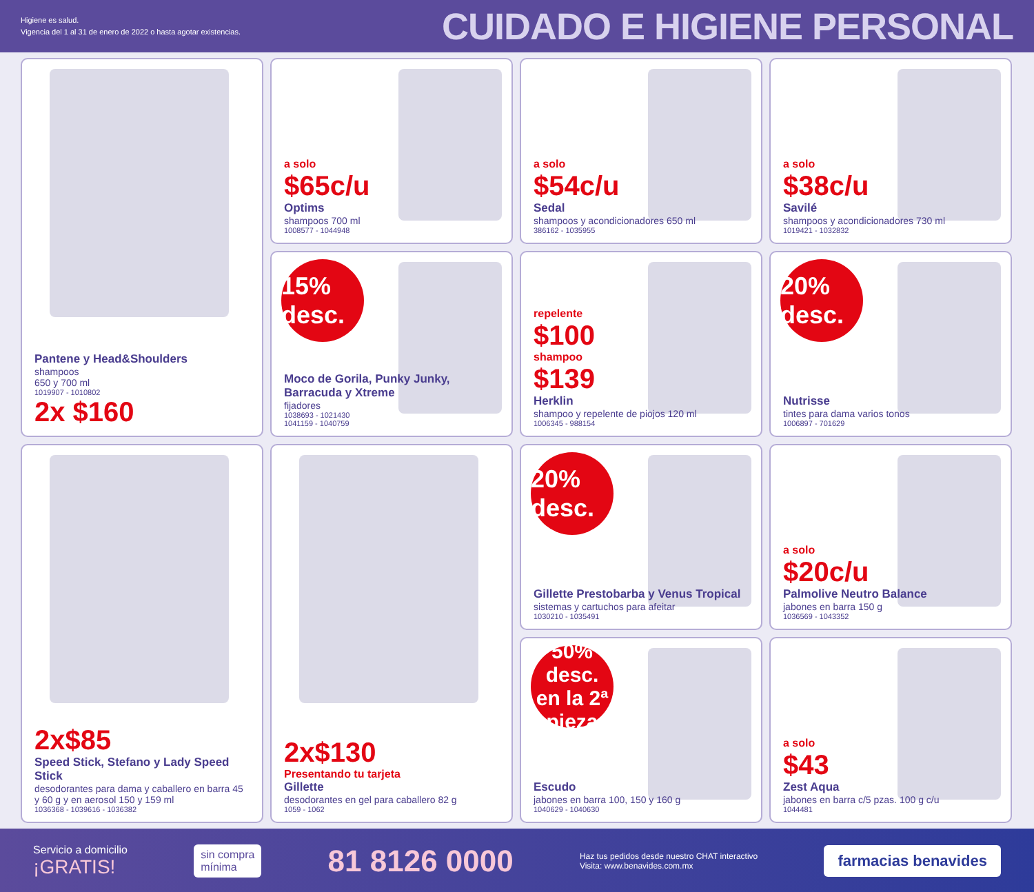Higiene es salud.
Vigencia del 1 al 31 de enero de 2022 o hasta agotar existencias.
CUIDADO E HIGIENE PERSONAL
Pantene y Head&Shoulders
shampoos
650 y 700 ml
1019907 - 1010802
2x $160
a solo
$65c/u
Optims
shampoos 700 ml
1008577 - 1044948
a solo
$54c/u
Sedal
shampoos y acondicionadores 650 ml
386162 - 1035955
a solo
$38c/u
Savilé
shampoos y acondicionadores 730 ml
1019421 - 1032832
15% desc.
Moco de Gorila, Punky Junky, Barracuda y Xtreme
fijadores
1038693 - 1021430
1041159 - 1040759
repelente
$100
shampoo
$139
Herklin
shampoo y repelente de piojos 120 ml
1006345 - 988154
20% desc.
Nutrisse
tintes para dama varios tonos
1006897 - 701629
2x$85
Speed Stick, Stefano y Lady Speed Stick
desodorantes para dama y caballero en barra 45 y 60 g y en aerosol 150 y 159 ml
1036368 - 1039616 - 1036382
2x$130
Presentando tu tarjeta
Gillette
desodorantes en gel para caballero 82 g
1059 - 1062
20% desc.
Gillette Prestobarba y Venus Tropical
sistemas y cartuchos para afeitar
1030210 - 1035491
a solo
$20c/u
Palmolive Neutro Balance
jabones en barra 150 g
1036569 - 1043352
50% desc.
en la 2ª pieza
Escudo
jabones en barra 100, 150 y 160 g
1040629 - 1040630
a solo
$43
Zest Aqua
jabones en barra c/5 pzas. 100 g c/u
1044481
Servicio a domicilio
¡GRATIS!
sin compra
mínima
81 8126 0000
Haz tus pedidos desde nuestro CHAT interactivo
Visita: www.benavides.com.mx
farmacias benavides